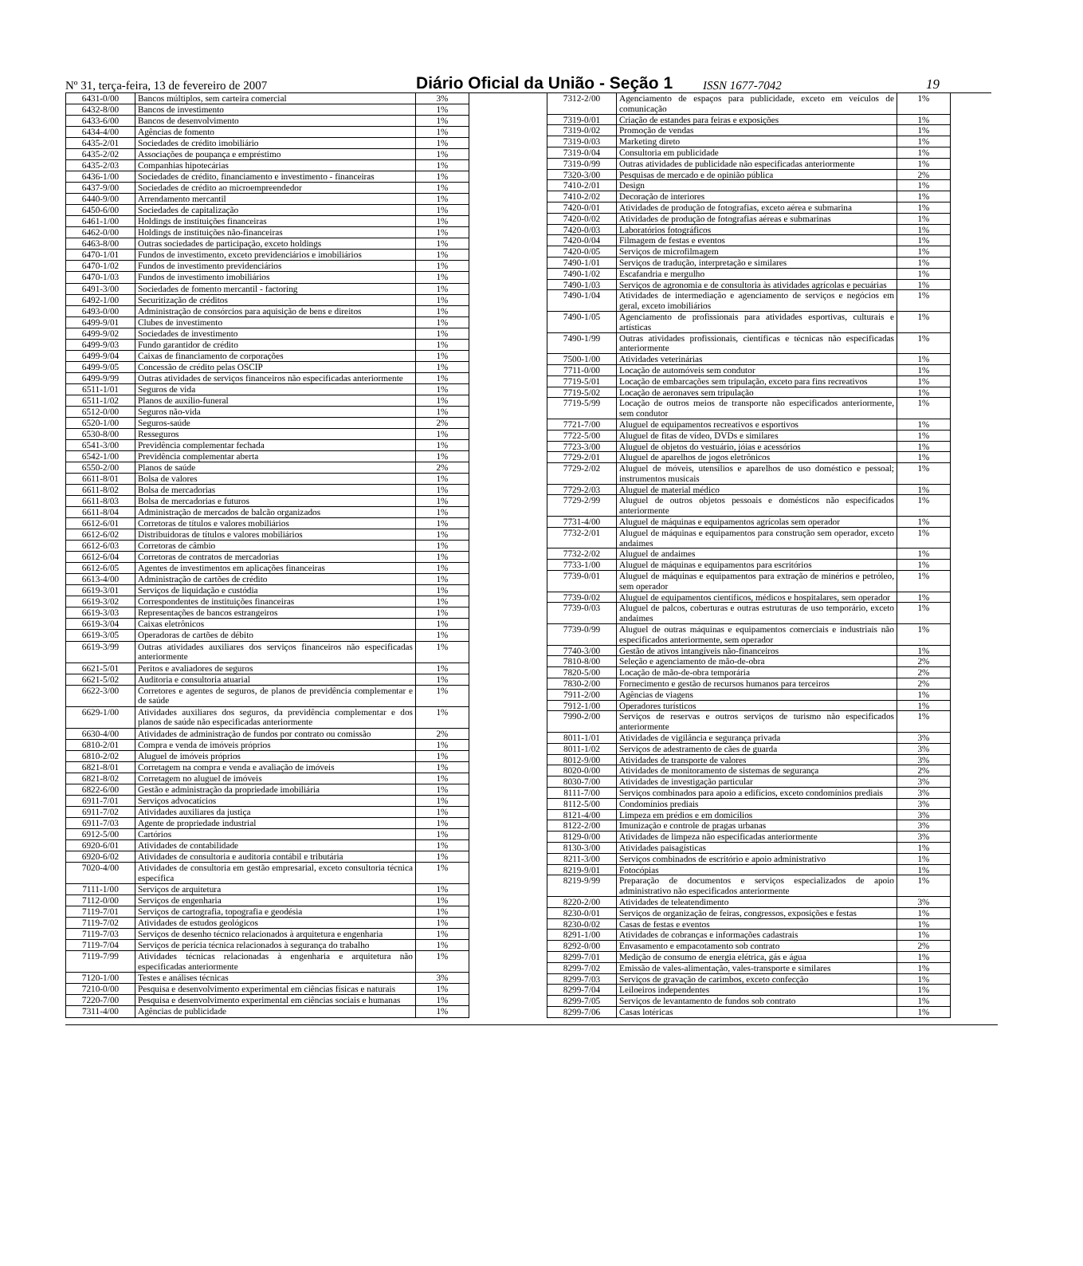Nº 31, terça-feira, 13 de fevereiro de 2007 Diário Oficial da União - Seção 1 ISSN 1677-7042 19
| 6431-0/00 | Bancos múltiplos, sem carteira comercial | 3% |
| 6432-8/00 | Bancos de investimento | 1% |
| 6433-6/00 | Bancos de desenvolvimento | 1% |
| 6434-4/00 | Agências de fomento | 1% |
| 6435-2/01 | Sociedades de crédito imobiliário | 1% |
| 6435-2/02 | Associações de poupança e empréstimo | 1% |
| 6435-2/03 | Companhias hipotecárias | 1% |
| 6436-1/00 | Sociedades de crédito, financiamento e investimento - financeiras | 1% |
| 6437-9/00 | Sociedades de crédito ao microempreendedor | 1% |
| 6440-9/00 | Arrendamento mercantil | 1% |
| 6450-6/00 | Sociedades de capitalização | 1% |
| 6461-1/00 | Holdings de instituições financeiras | 1% |
| 6462-0/00 | Holdings de instituições não-financeiras | 1% |
| 6463-8/00 | Outras sociedades de participação, exceto holdings | 1% |
| 6470-1/01 | Fundos de investimento, exceto previdenciários e imobiliários | 1% |
| 6470-1/02 | Fundos de investimento previdenciários | 1% |
| 6470-1/03 | Fundos de investimento imobiliários | 1% |
| 6491-3/00 | Sociedades de fomento mercantil - factoring | 1% |
| 6492-1/00 | Securitização de créditos | 1% |
| 6493-0/00 | Administração de consórcios para aquisição de bens e direitos | 1% |
| 6499-9/01 | Clubes de investimento | 1% |
| 6499-9/02 | Sociedades de investimento | 1% |
| 6499-9/03 | Fundo garantidor de crédito | 1% |
| 6499-9/04 | Caixas de financiamento de corporações | 1% |
| 6499-9/05 | Concessão de crédito pelas OSCIP | 1% |
| 6499-9/99 | Outras atividades de serviços financeiros não especificadas anteriormente | 1% |
| 6511-1/01 | Seguros de vida | 1% |
| 6511-1/02 | Planos de auxílio-funeral | 1% |
| 6512-0/00 | Seguros não-vida | 1% |
| 6520-1/00 | Seguros-saúde | 2% |
| 6530-8/00 | Resseguros | 1% |
| 6541-3/00 | Previdência complementar fechada | 1% |
| 6542-1/00 | Previdência complementar aberta | 1% |
| 6550-2/00 | Planos de saúde | 2% |
| 6611-8/01 | Bolsa de valores | 1% |
| 6611-8/02 | Bolsa de mercadorias | 1% |
| 6611-8/03 | Bolsa de mercadorias e futuros | 1% |
| 6611-8/04 | Administração de mercados de balcão organizados | 1% |
| 6612-6/01 | Corretoras de títulos e valores mobiliários | 1% |
| 6612-6/02 | Distribuidoras de títulos e valores mobiliários | 1% |
| 6612-6/03 | Corretoras de câmbio | 1% |
| 6612-6/04 | Corretoras de contratos de mercadorias | 1% |
| 6612-6/05 | Agentes de investimentos em aplicações financeiras | 1% |
| 6613-4/00 | Administração de cartões de crédito | 1% |
| 6619-3/01 | Serviços de liquidação e custódia | 1% |
| 6619-3/02 | Correspondentes de instituições financeiras | 1% |
| 6619-3/03 | Representações de bancos estrangeiros | 1% |
| 6619-3/04 | Caixas eletrônicos | 1% |
| 6619-3/05 | Operadoras de cartões de débito | 1% |
| 6619-3/99 | Outras atividades auxiliares dos serviços financeiros não especificadas anteriormente | 1% |
| 6621-5/01 | Peritos e avaliadores de seguros | 1% |
| 6621-5/02 | Auditoria e consultoria atuarial | 1% |
| 6622-3/00 | Corretores e agentes de seguros, de planos de previdência complementar e de saúde | 1% |
| 6629-1/00 | Atividades auxiliares dos seguros, da previdência complementar e dos planos de saúde não especificadas anteriormente | 1% |
| 6630-4/00 | Atividades de administração de fundos por contrato ou comissão | 2% |
| 6810-2/01 | Compra e venda de imóveis próprios | 1% |
| 6810-2/02 | Aluguel de imóveis próprios | 1% |
| 6821-8/01 | Corretagem na compra e venda e avaliação de imóveis | 1% |
| 6821-8/02 | Corretagem no aluguel de imóveis | 1% |
| 6822-6/00 | Gestão e administração da propriedade imobiliária | 1% |
| 6911-7/01 | Serviços advocatícios | 1% |
| 6911-7/02 | Atividades auxiliares da justiça | 1% |
| 6911-7/03 | Agente de propriedade industrial | 1% |
| 6912-5/00 | Cartórios | 1% |
| 6920-6/01 | Atividades de contabilidade | 1% |
| 6920-6/02 | Atividades de consultoria e auditoria contábil e tributária | 1% |
| 7020-4/00 | Atividades de consultoria em gestão empresarial, exceto consultoria técnica específica | 1% |
| 7111-1/00 | Serviços de arquitetura | 1% |
| 7112-0/00 | Serviços de engenharia | 1% |
| 7119-7/01 | Serviços de cartografia, topografia e geodésia | 1% |
| 7119-7/02 | Atividades de estudos geológicos | 1% |
| 7119-7/03 | Serviços de desenho técnico relacionados à arquitetura e engenharia | 1% |
| 7119-7/04 | Serviços de perícia técnica relacionados à segurança do trabalho | 1% |
| 7119-7/99 | Atividades técnicas relacionadas à engenharia e arquitetura não especificadas anteriormente | 1% |
| 7120-1/00 | Testes e análises técnicas | 3% |
| 7210-0/00 | Pesquisa e desenvolvimento experimental em ciências físicas e naturais | 1% |
| 7220-7/00 | Pesquisa e desenvolvimento experimental em ciências sociais e humanas | 1% |
| 7311-4/00 | Agências de publicidade | 1% |
| 7312-2/00 | Agenciamento de espaços para publicidade, exceto em veículos de comunicação | 1% |
| 7319-0/01 | Criação de estandes para feiras e exposições | 1% |
| 7319-0/02 | Promoção de vendas | 1% |
| 7319-0/03 | Marketing direto | 1% |
| 7319-0/04 | Consultoria em publicidade | 1% |
| 7319-0/99 | Outras atividades de publicidade não especificadas anteriormente | 1% |
| 7320-3/00 | Pesquisas de mercado e de opinião pública | 2% |
| 7410-2/01 | Design | 1% |
| 7410-2/02 | Decoração de interiores | 1% |
| 7420-0/01 | Atividades de produção de fotografias, exceto aérea e submarina | 1% |
| 7420-0/02 | Atividades de produção de fotografias aéreas e submarinas | 1% |
| 7420-0/03 | Laboratórios fotográficos | 1% |
| 7420-0/04 | Filmagem de festas e eventos | 1% |
| 7420-0/05 | Serviços de microfilmagem | 1% |
| 7490-1/01 | Serviços de tradução, interpretação e similares | 1% |
| 7490-1/02 | Escafandria e mergulho | 1% |
| 7490-1/03 | Serviços de agronomia e de consultoria às atividades agrícolas e pecuárias | 1% |
| 7490-1/04 | Atividades de intermediação e agenciamento de serviços e negócios em geral, exceto imobiliários | 1% |
| 7490-1/05 | Agenciamento de profissionais para atividades esportivas, culturais e artísticas | 1% |
| 7490-1/99 | Outras atividades profissionais, científicas e técnicas não especificadas anteriormente | 1% |
| 7500-1/00 | Atividades veterinárias | 1% |
| 7711-0/00 | Locação de automóveis sem condutor | 1% |
| 7719-5/01 | Locação de embarcações sem tripulação, exceto para fins recreativos | 1% |
| 7719-5/02 | Locação de aeronaves sem tripulação | 1% |
| 7719-5/99 | Locação de outros meios de transporte não especificados anteriormente, sem condutor | 1% |
| 7721-7/00 | Aluguel de equipamentos recreativos e esportivos | 1% |
| 7722-5/00 | Aluguel de fitas de vídeo, DVDs e similares | 1% |
| 7723-3/00 | Aluguel de objetos do vestuário, jóias e acessórios | 1% |
| 7729-2/01 | Aluguel de aparelhos de jogos eletrônicos | 1% |
| 7729-2/02 | Aluguel de móveis, utensílios e aparelhos de uso doméstico e pessoal; instrumentos musicais | 1% |
| 7729-2/03 | Aluguel de material médico | 1% |
| 7729-2/99 | Aluguel de outros objetos pessoais e domésticos não especificados anteriormente | 1% |
| 7731-4/00 | Aluguel de máquinas e equipamentos agrícolas sem operador | 1% |
| 7732-2/01 | Aluguel de máquinas e equipamentos para construção sem operador, exceto andaimes | 1% |
| 7732-2/02 | Aluguel de andaimes | 1% |
| 7733-1/00 | Aluguel de máquinas e equipamentos para escritórios | 1% |
| 7739-0/01 | Aluguel de máquinas e equipamentos para extração de minérios e petróleo, sem operador | 1% |
| 7739-0/02 | Aluguel de equipamentos científicos, médicos e hospitalares, sem operador | 1% |
| 7739-0/03 | Aluguel de palcos, coberturas e outras estruturas de uso temporário, exceto andaimes | 1% |
| 7739-0/99 | Aluguel de outras máquinas e equipamentos comerciais e industriais não especificados anteriormente, sem operador | 1% |
| 7740-3/00 | Gestão de ativos intangíveis não-financeiros | 1% |
| 7810-8/00 | Seleção e agenciamento de mão-de-obra | 2% |
| 7820-5/00 | Locação de mão-de-obra temporária | 2% |
| 7830-2/00 | Fornecimento e gestão de recursos humanos para terceiros | 2% |
| 7911-2/00 | Agências de viagens | 1% |
| 7912-1/00 | Operadores turísticos | 1% |
| 7990-2/00 | Serviços de reservas e outros serviços de turismo não especificados anteriormente | 1% |
| 8011-1/01 | Atividades de vigilância e segurança privada | 3% |
| 8011-1/02 | Serviços de adestramento de cães de guarda | 3% |
| 8012-9/00 | Atividades de transporte de valores | 3% |
| 8020-0/00 | Atividades de monitoramento de sistemas de segurança | 2% |
| 8030-7/00 | Atividades de investigação particular | 3% |
| 8111-7/00 | Serviços combinados para apoio a edifícios, exceto condomínios prediais | 3% |
| 8112-5/00 | Condomínios prediais | 3% |
| 8121-4/00 | Limpeza em prédios e em domicílios | 3% |
| 8122-2/00 | Imunização e controle de pragas urbanas | 3% |
| 8129-0/00 | Atividades de limpeza não especificadas anteriormente | 3% |
| 8130-3/00 | Atividades paisagísticas | 1% |
| 8211-3/00 | Serviços combinados de escritório e apoio administrativo | 1% |
| 8219-9/01 | Fotocópias | 1% |
| 8219-9/99 | Preparação de documentos e serviços especializados de apoio administrativo não especificados anteriormente | 1% |
| 8220-2/00 | Atividades de teleatendimento | 3% |
| 8230-0/01 | Serviços de organização de feiras, congressos, exposições e festas | 1% |
| 8230-0/02 | Casas de festas e eventos | 1% |
| 8291-1/00 | Atividades de cobranças e informações cadastrais | 1% |
| 8292-0/00 | Envasamento e empacotamento sob contrato | 2% |
| 8299-7/01 | Medição de consumo de energia elétrica, gás e água | 1% |
| 8299-7/02 | Emissão de vales-alimentação, vales-transporte e similares | 1% |
| 8299-7/03 | Serviços de gravação de carimbos, exceto confecção | 1% |
| 8299-7/04 | Leiloeiros independentes | 1% |
| 8299-7/05 | Serviços de levantamento de fundos sob contrato | 1% |
| 8299-7/06 | Casas lotéricas | 1% |